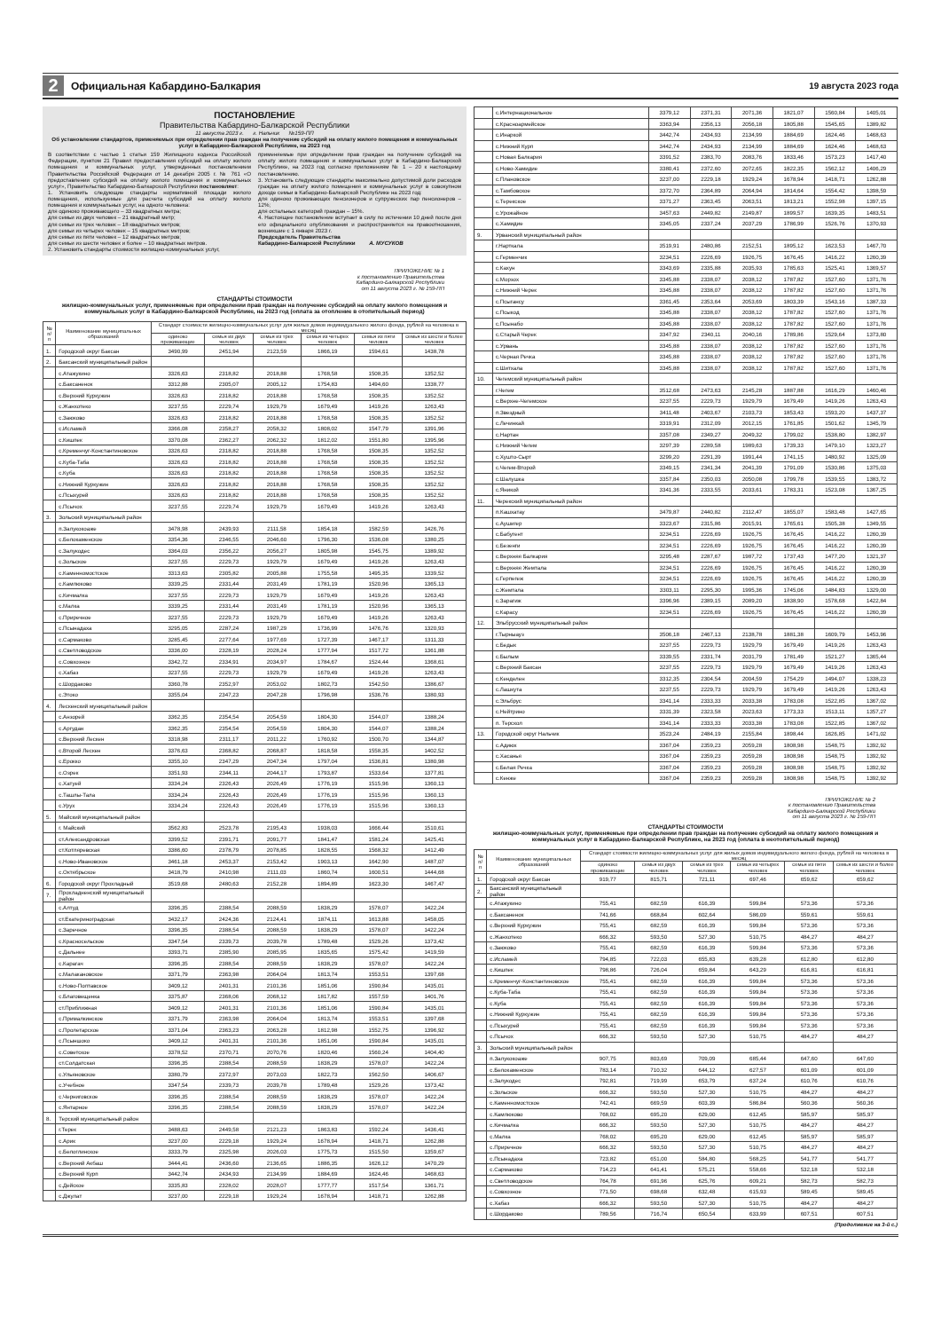2 Официальная Кабардино-Балкария 19 августа 2023 года
ПОСТАНОВЛЕНИЕ
Правительства Кабардино-Балкарской Республики
11 августа 2023 г. г. Нальчик №159-ПП
Об установлении стандартов, применяемых при определении прав граждан на получение субсидий на оплату жилого помещения и коммунальных услуг в Кабардино-Балкарской Республике, на 2023 год
В соответствии с частью 1 статьи 159 Жилищного кодекса Российской Федерации, пунктом 21 Правил предоставления субсидий на оплату жилого помещения и коммунальных услуг, утвержденных постановлением Правительства Российской Федерации от 14 декабря 2005 г. № 761 «О предоставлении субсидий на оплату жилого помещения и коммунальных услуг», Правительство Кабардино-Балкарской Республики постановляет:
1. Установить следующие стандарты нормативной площади жилого помещения, используемые для расчета субсидий на оплату жилого помещения и коммунальных услуг, на одного человека:
для одиноко проживающего – 33 квадратных метра;
для семьи из двух человек – 21 квадратный метр;
для семьи из трех человек – 18 квадратных метров;
для семьи из четырех человек – 15 квадратных метров;
для семьи из пяти человек – 12 квадратных метров;
для семьи из шести человек и более – 10 квадратных метров.
2. Установить стандарты стоимости жилищно-коммунальных услуг,
применяемые при определении прав граждан на получение субсидий на оплату жилого помещения и коммунальных услуг в Кабардино-Балкарской Республике, на 2023 год согласно приложениям № 1 – 20 к настоящему постановлению.
3. Установить следующие стандарты максимально допустимой доли расходов граждан на оплату жилого помещения и коммунальных услуг в совокупном доходе семьи в Кабардино-Балкарской Республике на 2023 год:
для одиноко проживающих пенсионеров и супружеских пар пенсионеров – 12%;
для остальных категорий граждан – 15%.
4. Настоящее постановление вступает в силу по истечении 10 дней после дня его официального опубликования и распространяется на правоотношения, возникшие с 1 января 2023 г.
Председатель Правительства
Кабардино-Балкарской Республики А. МУСУКОВ
ПРИЛОЖЕНИЕ № 1
к постановлению Правительства
Кабардино-Балкарской Республики
от 11 августа 2023 г. № 159-ПП
СТАНДАРТЫ СТОИМОСТИ
жилищно-коммунальных услуг, применяемые при определении прав граждан на получение субсидий на оплату жилого помещения и коммунальных услуг в Кабардино-Балкарской Республике, на 2023 год (оплата за отопление в отопительный период)
| № п/п | Наименование муниципальных образований | Стандарт стоимости жилищно-коммунальных услуг для жилых домов индивидуального жилого фонда, рублей на человека в месяц | | | | | |
| --- | --- | --- | --- | --- | --- | --- | --- |
| | | одиноко проживающие | семья из двух человек | семья из трех человек | семья из четырех человек | семья из пяти человек | семья из шести и более человек |
| 1. | Городской округ Баксан | 3490,99 | 2451,94 | 2123,59 | 1866,19 | 1594,61 | 1438,78 |
| 2. | Баксанский муниципальный район | | | | | | |
| | с.Атажукино | 3326,63 | 2318,82 | 2018,88 | 1768,58 | 1508,35 | 1352,52 |
| | с.Баксаненок | 3312,88 | 2305,07 | 2005,12 | 1754,83 | 1494,60 | 1338,77 |
| | с.Верхний Куркужин | 3326,63 | 2318,82 | 2018,88 | 1768,58 | 1508,35 | 1352,52 |
| | с.Жанхотеко | 3237,55 | 2229,74 | 1929,79 | 1679,49 | 1419,26 | 1263,43 |
| | с.Заюково | 3326,63 | 2318,82 | 2018,88 | 1768,58 | 1508,35 | 1352,52 |
| | с.Исламей | 3366,08 | 2358,27 | 2058,32 | 1808,02 | 1547,79 | 1391,96 |
| | с.Кишпек | 3370,08 | 2362,27 | 2062,32 | 1812,02 | 1551,80 | 1395,96 |
| | с.Кременчуг-Константиновское | 3326,63 | 2318,82 | 2018,88 | 1768,58 | 1508,35 | 1352,52 |
| | с.Куба-Таба | 3326,63 | 2318,82 | 2018,88 | 1768,58 | 1508,35 | 1352,52 |
| | с.Куба | 3326,63 | 2318,82 | 2018,88 | 1768,58 | 1508,35 | 1352,52 |
| | с.Нижний Куркужин | 3326,63 | 2318,82 | 2018,88 | 1768,58 | 1508,35 | 1352,52 |
| | с.Псыхурей | 3326,63 | 2318,82 | 2018,88 | 1768,58 | 1508,35 | 1352,52 |
| | с.Псычох | 3237,55 | 2229,74 | 1929,79 | 1679,49 | 1419,26 | 1263,43 |
| 3. | Зольский муниципальный район | | | | | | |
| | п.Залукокоаже | 3478,98 | 2439,93 | 2111,58 | 1854,18 | 1582,59 | 1426,76 |
| | с.Белокаменское | 3354,36 | 2346,55 | 2046,60 | 1796,30 | 1536,08 | 1380,25 |
| | с.Залукодес | 3364,03 | 2356,22 | 2056,27 | 1805,98 | 1545,75 | 1389,92 |
| | с.Зольское | 3237,55 | 2229,73 | 1929,79 | 1679,49 | 1419,26 | 1263,43 |
| | с.Каменномостское | 3313,63 | 2305,82 | 2005,88 | 1755,58 | 1495,35 | 1339,52 |
| | с.Камлюково | 3339,25 | 2331,44 | 2031,49 | 1781,19 | 1520,96 | 1365,13 |
| | с.Кичмалка | 3237,55 | 2229,73 | 1929,79 | 1679,49 | 1419,26 | 1263,43 |
| | с.Малка | 3339,25 | 2331,44 | 2031,49 | 1781,19 | 1520,96 | 1365,13 |
| | с.Приречное | 3237,55 | 2229,73 | 1929,79 | 1679,49 | 1419,26 | 1263,43 |
| | с.Псынадаха | 3295,05 | 2287,24 | 1987,29 | 1736,99 | 1476,76 | 1320,93 |
| | с.Сармаково | 3285,45 | 2277,64 | 1977,69 | 1727,39 | 1467,17 | 1311,33 |
| | с.Светловодское | 3336,00 | 2328,19 | 2028,24 | 1777,94 | 1517,72 | 1361,88 |
| | с.Совхозное | 3342,72 | 2334,91 | 2034,97 | 1784,67 | 1524,44 | 1368,61 |
| | с.Хабаз | 3237,55 | 2229,73 | 1929,79 | 1679,49 | 1419,26 | 1263,43 |
| | с.Шордаково | 3360,78 | 2352,97 | 2053,02 | 1802,73 | 1542,50 | 1386,67 |
| | с.Этоко | 3355,04 | 2347,23 | 2047,28 | 1796,98 | 1536,76 | 1380,93 |
| 4. | Лескенский муниципальный район | | | | | | |
| | с.Анзорей | 3362,35 | 2354,54 | 2054,59 | 1804,30 | 1544,07 | 1388,24 |
| | с.Аргудан | 3362,35 | 2354,54 | 2054,59 | 1804,30 | 1544,07 | 1388,24 |
| | с.Верхний Лескен | 3318,98 | 2311,17 | 2011,22 | 1760,92 | 1500,70 | 1344,87 |
| | с.Второй Лескен | 3376,63 | 2368,82 | 2068,87 | 1818,58 | 1558,35 | 1402,52 |
| | с.Ерокко | 3355,10 | 2347,29 | 2047,34 | 1797,04 | 1536,81 | 1380,98 |
| | с.Озрек | 3351,93 | 2344,11 | 2044,17 | 1793,87 | 1533,64 | 1377,81 |
| | с.Хатуей | 3334,24 | 2326,43 | 2026,49 | 1776,19 | 1515,96 | 1360,13 |
| | с.Ташлы-Тала | 3334,24 | 2326,43 | 2026,49 | 1776,19 | 1515,96 | 1360,13 |
| | с.Урух | 3334,24 | 2326,43 | 2026,49 | 1776,19 | 1515,96 | 1360,13 |
| 5. | Майский муниципальный район | | | | | | |
| | г. Майский | 3562,83 | 2523,78 | 2195,43 | 1938,03 | 1666,44 | 1510,61 |
| | ст.Александровская | 3399,52 | 2391,71 | 2091,77 | 1841,47 | 1581,24 | 1425,41 |
| | ст.Котляревская | 3386,60 | 2378,79 | 2078,85 | 1828,55 | 1568,32 | 1412,49 |
| | с.Ново-Ивановское | 3461,18 | 2453,37 | 2153,42 | 1903,13 | 1642,90 | 1487,07 |
| | с.Октябрьское | 3418,79 | 2410,98 | 2111,03 | 1860,74 | 1600,51 | 1444,68 |
| 6. | Городской округ Прохладный | 3519,68 | 2480,63 | 2152,28 | 1894,89 | 1623,30 | 1467,47 |
| 7. | Прохладненский муниципальный район | | | | | | |
| | с.Алтуд | 3396,35 | 2388,54 | 2088,59 | 1838,29 | 1578,07 | 1422,24 |
| | ст.Екатериноградская | 3432,17 | 2424,36 | 2124,41 | 1874,11 | 1613,88 | 1458,05 |
| | с.Заречное | 3396,35 | 2388,54 | 2088,59 | 1838,29 | 1578,07 | 1422,24 |
| | с.Красносельское | 3347,54 | 2339,73 | 2039,78 | 1789,48 | 1529,26 | 1373,42 |
| | с.Дальнее | 3393,71 | 2385,90 | 2085,95 | 1835,65 | 1575,42 | 1419,59 |
| | с.Карагач | 3396,35 | 2388,54 | 2088,59 | 1838,29 | 1578,07 | 1422,24 |
| | с.Малакановское | 3371,79 | 2363,98 | 2064,04 | 1813,74 | 1553,51 | 1397,68 |
| | с.Ново-Полтавское | 3409,12 | 2401,31 | 2101,36 | 1851,06 | 1590,84 | 1435,01 |
| | с.Благовещенка | 3375,87 | 2368,06 | 2068,12 | 1817,82 | 1557,59 | 1401,76 |
| | ст.Приближная | 3409,12 | 2401,31 | 2101,36 | 1851,06 | 1590,84 | 1435,01 |
| | с.Прималкинское | 3371,79 | 2363,98 | 2064,04 | 1813,74 | 1553,51 | 1397,68 |
| | с.Пролетарское | 3371,04 | 2363,23 | 2063,28 | 1812,98 | 1552,75 | 1396,92 |
| | с.Псыншоко | 3409,12 | 2401,31 | 2101,36 | 1851,06 | 1590,84 | 1435,01 |
| | с.Советское | 3378,52 | 2370,71 | 2070,76 | 1820,46 | 1560,24 | 1404,40 |
| | ст.Солдатская | 3396,35 | 2388,54 | 2088,59 | 1838,29 | 1578,07 | 1422,24 |
| | с.Ульяновское | 3380,79 | 2372,97 | 2073,03 | 1822,73 | 1562,50 | 1406,67 |
| | с.Учебное | 3347,54 | 2339,73 | 2039,78 | 1789,48 | 1529,26 | 1373,42 |
| | с.Черниговское | 3396,35 | 2388,54 | 2088,59 | 1838,29 | 1578,07 | 1422,24 |
| | с.Янтарное | 3396,35 | 2388,54 | 2088,59 | 1838,29 | 1578,07 | 1422,24 |
| 8. | Терский муниципальный район | | | | | | |
| | г.Терек | 3488,63 | 2449,58 | 2121,23 | 1863,83 | 1592,24 | 1436,41 |
| | с.Арик | 3237,00 | 2229,18 | 1929,24 | 1678,94 | 1418,71 | 1262,88 |
| | с.Белоглинское | 3333,79 | 2325,98 | 2026,03 | 1775,73 | 1515,50 | 1359,67 |
| | с.Верхний Акбаш | 3444,41 | 2436,60 | 2136,65 | 1886,35 | 1626,12 | 1470,29 |
| | с.Верхний Курп | 3442,74 | 2434,93 | 2134,99 | 1884,69 | 1624,46 | 1468,63 |
| | с.Дейское | 3335,83 | 2328,02 | 2028,07 | 1777,77 | 1517,54 | 1361,71 |
| | с.Джулат | 3237,00 | 2229,18 | 1929,24 | 1678,94 | 1418,71 | 1262,88 |
| | с.Интернациональное | 3379,12 | 2371,31 | 2071,36 | 1821,07 | 1560,84 | 1405,01 |
| | с.Красноармейское | 3363,94 | 2356,13 | 2056,18 | 1805,88 | 1545,65 | 1389,82 |
| | с.Инаркой | 3442,74 | 2434,93 | 2134,99 | 1884,69 | 1624,46 | 1468,63 |
| | с.Нижний Курп | 3442,74 | 2434,93 | 2134,99 | 1884,69 | 1624,46 | 1468,63 |
| | с.Новая Балкария | 3391,52 | 2383,70 | 2083,76 | 1833,46 | 1573,23 | 1417,40 |
| | с.Ново-Хамидие | 3380,41 | 2372,60 | 2072,65 | 1822,35 | 1562,12 | 1406,29 |
| | с.Плановское | 3237,00 | 2229,18 | 1929,24 | 1678,94 | 1418,71 | 1262,88 |
| | с.Тамбовское | 3372,70 | 2364,89 | 2064,94 | 1814,64 | 1554,42 | 1398,59 |
| | с.Терекское | 3371,27 | 2363,45 | 2063,51 | 1813,21 | 1552,98 | 1397,15 |
| | с.Урожайное | 3457,63 | 2449,82 | 2149,87 | 1899,57 | 1639,35 | 1483,51 |
| | с.Хамидие | 3345,05 | 2337,24 | 2037,29 | 1786,99 | 1526,76 | 1370,93 |
| 9. | Урванский муниципальный район | | | | | | |
| | г.Нарткала | 3519,91 | 2480,86 | 2152,51 | 1895,12 | 1623,53 | 1467,70 |
| | с.Герменчик | 3234,51 | 2226,69 | 1926,75 | 1676,45 | 1416,22 | 1260,39 |
| | с.Кахун | 3343,69 | 2335,88 | 2035,93 | 1785,63 | 1525,41 | 1369,57 |
| | с.Морзох | 3345,88 | 2338,07 | 2038,12 | 1787,82 | 1527,60 | 1371,76 |
| | с.Нижний Черек | 3345,88 | 2338,07 | 2038,12 | 1787,82 | 1527,60 | 1371,76 |
| | с.Псыгансу | 3361,45 | 2353,64 | 2053,69 | 1803,39 | 1543,16 | 1387,33 |
| | с.Псыкод | 3345,88 | 2338,07 | 2038,12 | 1787,82 | 1527,60 | 1371,76 |
| | с.Псынабо | 3345,88 | 2338,07 | 2038,12 | 1787,82 | 1527,60 | 1371,76 |
| | с.Старый Черек | 3347,92 | 2340,11 | 2040,16 | 1789,86 | 1529,64 | 1373,80 |
| | с.Урвань | 3345,88 | 2338,07 | 2038,12 | 1787,82 | 1527,60 | 1371,76 |
| | с.Черная Речка | 3345,88 | 2338,07 | 2038,12 | 1787,82 | 1527,60 | 1371,76 |
| | с.Шитхала | 3345,88 | 2338,07 | 2038,12 | 1787,82 | 1527,60 | 1371,76 |
| 10. | Чегемский муниципальный район | | | | | | |
| | г.Чегем | 3512,68 | 2473,63 | 2145,28 | 1887,88 | 1616,29 | 1460,46 |
| | с.Верхне-Чегемское | 3237,55 | 2229,73 | 1929,79 | 1679,49 | 1419,26 | 1263,43 |
| | п.Звездный | 3411,48 | 2403,67 | 2103,73 | 1853,43 | 1593,20 | 1437,37 |
| | с.Лечинкай | 3319,91 | 2312,09 | 2012,15 | 1761,85 | 1501,62 | 1345,79 |
| | с.Нартан | 3357,08 | 2349,27 | 2049,32 | 1799,02 | 1538,80 | 1382,97 |
| | с.Нижний Чегем | 3297,39 | 2289,58 | 1989,63 | 1739,33 | 1479,10 | 1323,27 |
| | с.Хушто-Сырт | 3299,20 | 2291,39 | 1991,44 | 1741,15 | 1480,92 | 1325,09 |
| | с.Чегем-Второй | 3349,15 | 2341,34 | 2041,39 | 1791,09 | 1530,86 | 1375,03 |
| | с.Шалушка | 3357,84 | 2350,03 | 2050,08 | 1799,78 | 1539,55 | 1383,72 |
| | с.Яникой | 3341,36 | 2333,55 | 2033,61 | 1783,31 | 1523,08 | 1367,25 |
| 11. | Черекский муниципальный район | | | | | | |
| | п.Кашхатау | 3479,87 | 2440,82 | 2112,47 | 1855,07 | 1583,48 | 1427,65 |
| | с.Аушигер | 3323,67 | 2315,86 | 2015,91 | 1765,61 | 1505,38 | 1349,55 |
| | с.Бабугент | 3234,51 | 2226,69 | 1926,75 | 1676,45 | 1416,22 | 1260,39 |
| | с.Безенги | 3234,51 | 2226,69 | 1926,75 | 1676,45 | 1416,22 | 1260,39 |
| | с.Верхняя Балкария | 3295,48 | 2287,67 | 1987,72 | 1737,43 | 1477,20 | 1321,37 |
| | с.Верхняя Жемтала | 3234,51 | 2226,69 | 1926,75 | 1676,45 | 1416,22 | 1260,39 |
| | с.Герпегеж | 3234,51 | 2226,69 | 1926,75 | 1676,45 | 1416,22 | 1260,39 |
| | с.Жемтала | 3303,11 | 2295,30 | 1995,36 | 1745,06 | 1484,83 | 1329,00 |
| | с.Зарагиж | 3396,96 | 2389,15 | 2089,20 | 1838,90 | 1578,68 | 1422,84 |
| | с.Карасу | 3234,51 | 2226,69 | 1926,75 | 1676,45 | 1416,22 | 1260,39 |
| 12. | Эльбрусский муниципальный район | | | | | | |
| | г.Тырныауз | 3506,18 | 2467,13 | 2138,78 | 1881,38 | 1609,79 | 1453,96 |
| | с.Бедык | 3237,55 | 2229,73 | 1929,79 | 1679,49 | 1419,26 | 1263,43 |
| | с.Былым | 3339,55 | 2331,74 | 2031,79 | 1781,49 | 1521,27 | 1365,44 |
| | с.Верхний Баксан | 3237,55 | 2229,73 | 1929,79 | 1679,49 | 1419,26 | 1263,43 |
| | с.Кенделен | 3312,35 | 2304,54 | 2004,59 | 1754,29 | 1494,07 | 1338,23 |
| | с.Лашкута | 3237,55 | 2229,73 | 1929,79 | 1679,49 | 1419,26 | 1263,43 |
| | с.Эльбрус | 3341,14 | 2333,33 | 2033,38 | 1783,08 | 1522,85 | 1367,02 |
| | с.Нейтрино | 3331,39 | 2323,58 | 2023,63 | 1773,33 | 1513,11 | 1357,27 |
| | п. Терскол | 3341,14 | 2333,33 | 2033,38 | 1783,08 | 1522,85 | 1367,02 |
| 13. | Городской округ Нальчик | 3523,24 | 2484,19 | 2155,84 | 1898,44 | 1626,85 | 1471,02 |
| | с.Адиюх | 3367,04 | 2359,23 | 2059,28 | 1808,98 | 1548,75 | 1392,92 |
| | с.Хасанья | 3367,04 | 2359,23 | 2059,28 | 1808,98 | 1548,75 | 1392,92 |
| | с.Белая Речка | 3367,04 | 2359,23 | 2059,28 | 1808,98 | 1548,75 | 1392,92 |
| | с.Кенже | 3367,04 | 2359,23 | 2059,28 | 1808,98 | 1548,75 | 1392,92 |
ПРИЛОЖЕНИЕ № 2
к постановлению Правительства
Кабардино-Балкарской Республики
от 11 августа 2023 г. № 159-ПП
СТАНДАРТЫ СТОИМОСТИ
жилищно-коммунальных услуг, применяемые при определении прав граждан на получение субсидий на оплату жилого помещения и коммунальных услуг в Кабардино-Балкарской Республике, на 2023 год (оплата в неотопительный период)
| № п/п | Наименование муниципальных образований | Стандарт стоимости жилищно-коммунальных услуг для жилых домов индивидуального жилого фонда, рублей на человека в месяц | | | | | |
| --- | --- | --- | --- | --- | --- | --- | --- |
| | | одиноко проживающие | семья из двух человек | семья из трех человек | семья из четырех человек | семья из пяти человек | семья из шести и более человек |
| 1. | Городской округ Баксан | 919,77 | 815,71 | 721,11 | 697,46 | 659,62 | 659,62 |
| 2. | Баксанский муниципальный район | | | | | | |
| | с.Атажукино | 755,41 | 682,59 | 616,39 | 599,84 | 573,36 | 573,36 |
| | с.Баксаненок | 741,66 | 668,84 | 602,64 | 586,09 | 559,61 | 559,61 |
| | с.Верхний Куркужин | 755,41 | 682,59 | 616,39 | 599,84 | 573,36 | 573,36 |
| | с.Жанхотеко | 666,32 | 593,50 | 527,30 | 510,75 | 484,27 | 484,27 |
| | с.Заюково | 755,41 | 682,59 | 616,39 | 599,84 | 573,36 | 573,36 |
| | с.Исламей | 794,85 | 722,03 | 655,83 | 639,28 | 612,80 | 612,80 |
| | с.Кишпек | 798,86 | 726,04 | 659,84 | 643,29 | 616,81 | 616,81 |
| | с.Кременчуг-Константиновское | 755,41 | 682,59 | 616,39 | 599,84 | 573,36 | 573,36 |
| | с.Куба-Таба | 755,41 | 682,59 | 616,39 | 599,84 | 573,36 | 573,36 |
| | с.Куба | 755,41 | 682,59 | 616,39 | 599,84 | 573,36 | 573,36 |
| | с.Нижний Куркужин | 755,41 | 682,59 | 616,39 | 599,84 | 573,36 | 573,36 |
| | с.Псыхурей | 755,41 | 682,59 | 616,39 | 599,84 | 573,36 | 573,36 |
| | с.Псычох | 666,32 | 593,50 | 527,30 | 510,75 | 484,27 | 484,27 |
| 3. | Зольский муниципальный район | | | | | | |
| | п.Залукокоаже | 907,75 | 803,69 | 709,09 | 685,44 | 647,60 | 647,60 |
| | с.Белокаменское | 783,14 | 710,32 | 644,12 | 627,57 | 601,09 | 601,09 |
| | с.Залукодес | 792,81 | 719,99 | 653,79 | 637,24 | 610,76 | 610,76 |
| | с.Зольское | 666,32 | 593,50 | 527,30 | 510,75 | 484,27 | 484,27 |
| | с.Каменномостское | 742,41 | 669,59 | 603,39 | 586,84 | 560,36 | 560,36 |
| | с.Камлюково | 768,02 | 695,20 | 629,00 | 612,45 | 585,97 | 585,97 |
| | с.Кичмалка | 666,32 | 593,50 | 527,30 | 510,75 | 484,27 | 484,27 |
| | с.Малка | 768,02 | 695,20 | 629,00 | 612,45 | 585,97 | 585,97 |
| | с.Приречное | 666,32 | 593,50 | 527,30 | 510,75 | 484,27 | 484,27 |
| | с.Псынадаха | 723,82 | 651,00 | 584,80 | 568,25 | 541,77 | 541,77 |
| | с.Сармаково | 714,23 | 641,41 | 575,21 | 558,66 | 532,18 | 532,18 |
| | с.Светловодское | 764,78 | 691,96 | 625,76 | 609,21 | 582,73 | 582,73 |
| | с.Совхозное | 771,50 | 698,68 | 632,48 | 615,93 | 589,45 | 589,45 |
| | с.Хабаз | 666,32 | 593,50 | 527,30 | 510,75 | 484,27 | 484,27 |
| | с.Шордаково | 789,56 | 716,74 | 650,54 | 633,99 | 607,51 | 607,51 |
(Продолжение на 3-й с.)